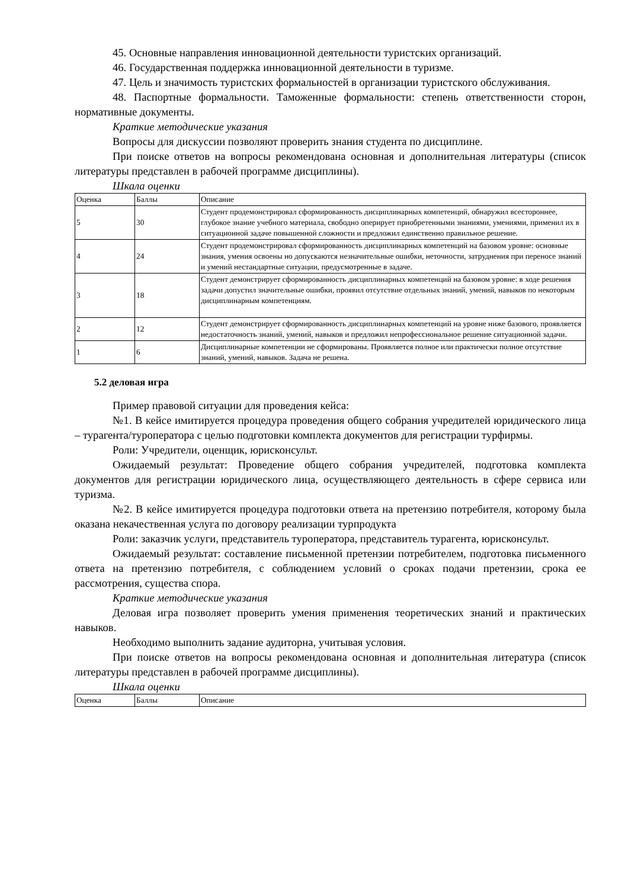45. Основные направления инновационной деятельности туристских организаций.
46. Государственная поддержка инновационной деятельности в туризме.
47. Цель и значимость туристских формальностей в организации туристского обслуживания.
48. Паспортные формальности. Таможенные формальности: степень ответственности сторон, нормативные документы.
Краткие методические указания
Вопросы для дискуссии позволяют проверить знания студента по дисциплине.
При поиске ответов на вопросы рекомендована основная и дополнительная литературы (список литературы представлен в рабочей программе дисциплины).
Шкала оценки
| Оценка | Баллы | Описание |
| 5 | 30 | Студент продемонстрировал сформированность дисциплинарных компетенций, обнаружил всестороннее, глубокое знание учебного материала, свободно оперирует приобретенными знаниями, умениями, применил их в ситуационной задаче повышенной сложности и предложил единственно правильное решение. |
| 4 | 24 | Студент продемонстрировал сформированность дисциплинарных компетенций на базовом уровне: основные знания, умения освоены но допускаются незначительные ошибки, неточности, затруднения при переносе знаний и умений нестандартные ситуации, предусмотренные в задаче. |
| 3 | 18 | Студент демонстрирует сформированность дисциплинарных компетенций на базовом уровне: в ходе решения задачи допустил значительные ошибки, проявил отсутствие отдельных знаний, умений, навыков по некоторым дисциплинарным компетенциям. |
| 2 | 12 | Студент демонстрирует сформированность дисциплинарных компетенций на уровне ниже базового, проявляется недостаточность знаний, умений, навыков и предложил непрофессиональное решение ситуационной задачи. |
| 1 | 6 | Дисциплинарные компетенции не сформированы. Проявляется полное или практически полное отсутствие знаний, умений, навыков. Задача не решена. |
5.2 деловая игра
Пример правовой ситуации для проведения кейса:
№1. В кейсе имитируется процедура проведения общего собрания учредителей юридического лица – турагента/туроператора с целью подготовки комплекта документов для регистрации турфирмы.
Роли: Учредители, оценщик, юрисконсульт.
Ожидаемый результат: Проведение общего собрания учредителей, подготовка комплекта документов для регистрации юридического лица, осуществляющего деятельность в сфере сервиса или туризма.
№2. В кейсе имитируется процедура подготовки ответа на претензию потребителя, которому была оказана некачественная услуга по договору реализации турпродукта
Роли: заказчик услуги, представитель туроператора, представитель турагента, юрисконсульт.
Ожидаемый результат: составление письменной претензии потребителем, подготовка письменного ответа на претензию потребителя, с соблюдением условий о сроках подачи претензии, срока ее рассмотрения, существа спора.
Краткие методические указания
Деловая игра позволяет проверить умения применения теоретических знаний и практических навыков.
Необходимо выполнить задание аудиторна, учитывая условия.
При поиске ответов на вопросы рекомендована основная и дополнительная литература (список литературы представлен в рабочей программе дисциплины).
Шкала оценки
| Оценка | Баллы | Описание |